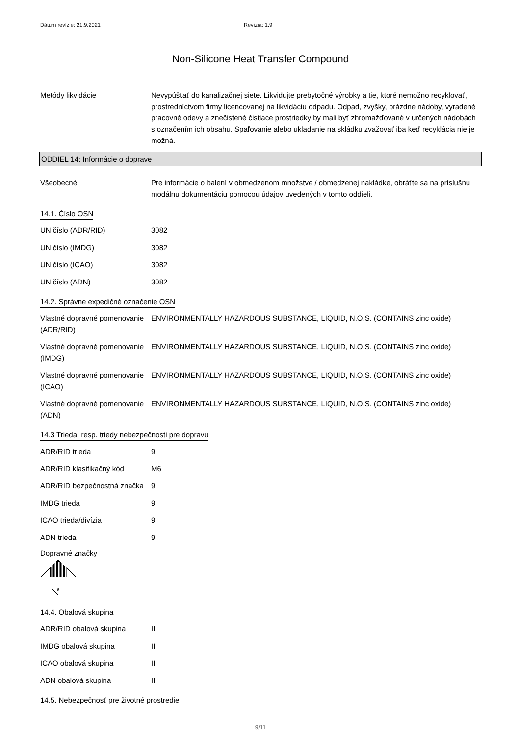Dátum revízie: 21.9.2021 Revízia: 1.9
Non-Silicone Heat Transfer Compound
Metódy likvidácie Nevypúšťať do kanalizačnej siete. Likvidujte prebytočné výrobky a tie, ktoré nemožno recyklovať, prostredníctvom firmy licencovanej na likvidáciu odpadu. Odpad, zvyšky, prázdne nádoby, vyradené pracovné odevy a znečistené čistiace prostriedky by mali byť zhromažďované v určených nádobách s označením ich obsahu. Spaľovanie alebo ukladanie na skládku zvažovať iba keď recyklácia nie je možná.
ODDIEL 14: Informácie o doprave
Všeobecné Pre informácie o balení v obmedzenom množstve / obmedzenej nakládke, obráťte sa na príslušnú modálnu dokumentáciu pomocou údajov uvedených v tomto oddieli.
14.1. Číslo OSN
UN číslo (ADR/RID) 3082
UN číslo (IMDG) 3082
UN číslo (ICAO) 3082
UN číslo (ADN) 3082
14.2. Správne expedičné označenie OSN
Vlastné dopravné pomenovanie (ADR/RID)
ENVIRONMENTALLY HAZARDOUS SUBSTANCE, LIQUID, N.O.S. (CONTAINS zinc oxide)
Vlastné dopravné pomenovanie (IMDG)
ENVIRONMENTALLY HAZARDOUS SUBSTANCE, LIQUID, N.O.S. (CONTAINS zinc oxide)
Vlastné dopravné pomenovanie (ICAO)
ENVIRONMENTALLY HAZARDOUS SUBSTANCE, LIQUID, N.O.S. (CONTAINS zinc oxide)
Vlastné dopravné pomenovanie (ADN)
ENVIRONMENTALLY HAZARDOUS SUBSTANCE, LIQUID, N.O.S. (CONTAINS zinc oxide)
14.3 Trieda, resp. triedy nebezpečnosti pre dopravu
ADR/RID trieda 9
ADR/RID klasifikačný kód M6
ADR/RID bezpečnostná značka
9
IMDG trieda 9
ICAO trieda/divízia 9
ADN trieda 9
Dopravné značky
9
14.4. Obalová skupina
ADR/RID obalová skupina III
IMDG obalová skupina III
ICAO obalová skupina III
ADN obalová skupina III
14.5. Nebezpečnosť pre životné prostredie
9/11